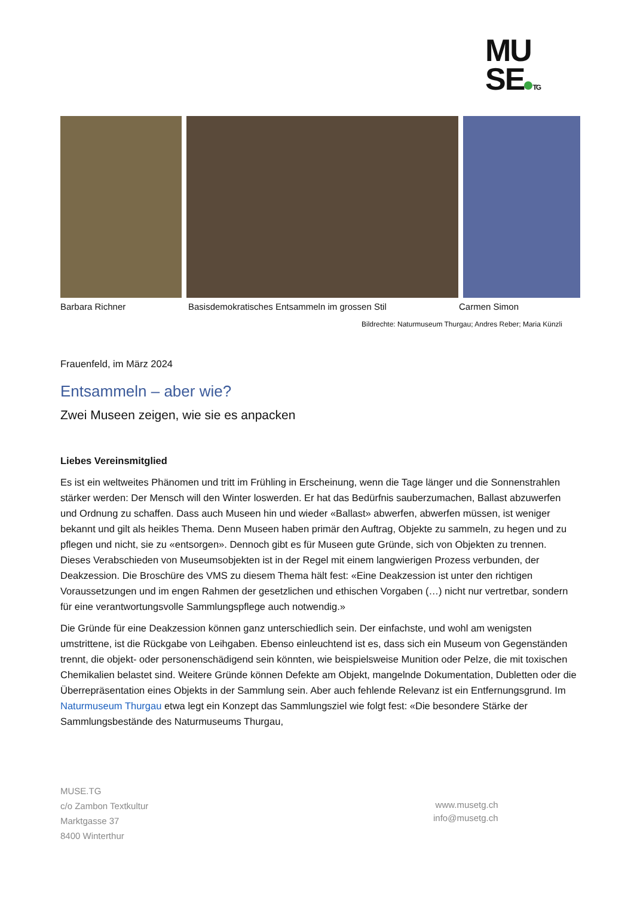MU
SE TG
Barbara Richner
Basisdemokratisches Entsammeln im grossen Stil
Carmen Simon
Bildrechte: Naturmuseum Thurgau; Andres Reber; Maria Künzli
Frauenfeld, im März 2024
Entsammeln – aber wie?
Zwei Museen zeigen, wie sie es anpacken
Liebes Vereinsmitglied
Es ist ein weltweites Phänomen und tritt im Frühling in Erscheinung, wenn die Tage länger und die Sonnenstrahlen stärker werden: Der Mensch will den Winter loswerden. Er hat das Bedürfnis sauberzumachen, Ballast abzuwerfen und Ordnung zu schaffen. Dass auch Museen hin und wieder «Ballast» abwerfen, abwerfen müssen, ist weniger bekannt und gilt als heikles Thema. Denn Museen haben primär den Auftrag, Objekte zu sammeln, zu hegen und zu pflegen und nicht, sie zu «entsorgen». Dennoch gibt es für Museen gute Gründe, sich von Objekten zu trennen. Dieses Verabschieden von Museumsobjekten ist in der Regel mit einem langwierigen Prozess verbunden, der Deakzession. Die Broschüre des VMS zu diesem Thema hält fest: «Eine Deakzession ist unter den richtigen Voraussetzungen und im engen Rahmen der gesetzlichen und ethischen Vorgaben (…) nicht nur vertretbar, sondern für eine verantwortungsvolle Sammlungspflege auch notwendig.»
Die Gründe für eine Deakzession können ganz unterschiedlich sein. Der einfachste, und wohl am wenigsten umstrittene, ist die Rückgabe von Leihgaben. Ebenso einleuchtend ist es, dass sich ein Museum von Gegenständen trennt, die objekt- oder personenschädigend sein könnten, wie beispielsweise Munition oder Pelze, die mit toxischen Chemikalien belastet sind. Weitere Gründe können Defekte am Objekt, mangelnde Dokumentation, Dubletten oder die Überrepräsentation eines Objekts in der Sammlung sein. Aber auch fehlende Relevanz ist ein Entfernungsgrund. Im Naturmuseum Thurgau etwa legt ein Konzept das Sammlungsziel wie folgt fest: «Die besondere Stärke der Sammlungsbestände des Naturmuseums Thurgau,
MUSE.TG
c/o Zambon Textkultur
Marktgasse 37
8400 Winterthur
www.musetg.ch
info@musetg.ch